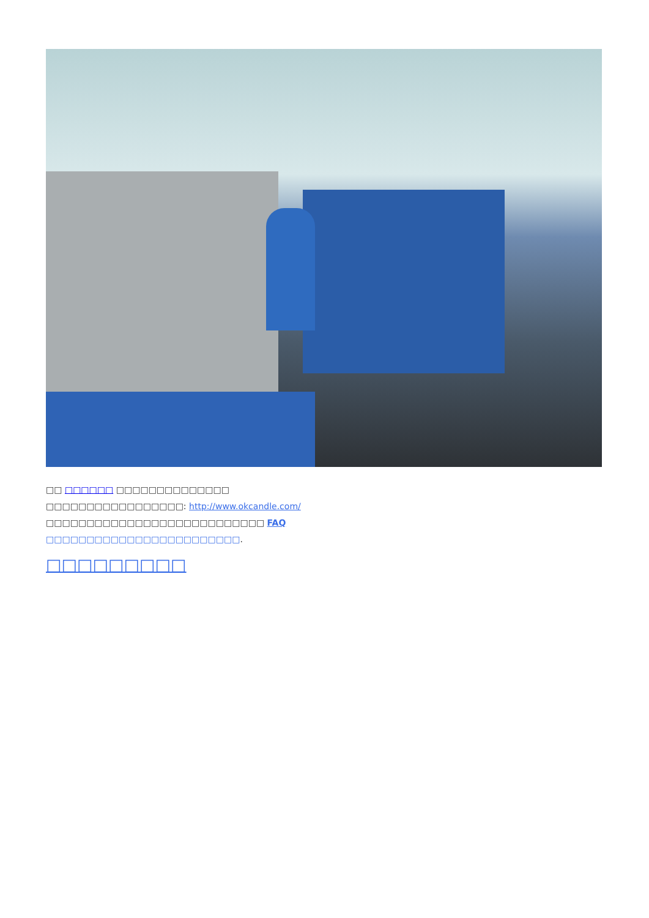□□ □□□□□□ □□□□□□□□□□□□□□
□□□□□□□□□□□□□□□□□: http://www.okcandle.com/
□□□□□□□□□□□□□□□□□□□□□□□□□□□ FAQ
□□□□□□□□□□□□□□□□□□□□□□□□.
□□□□□□□□□